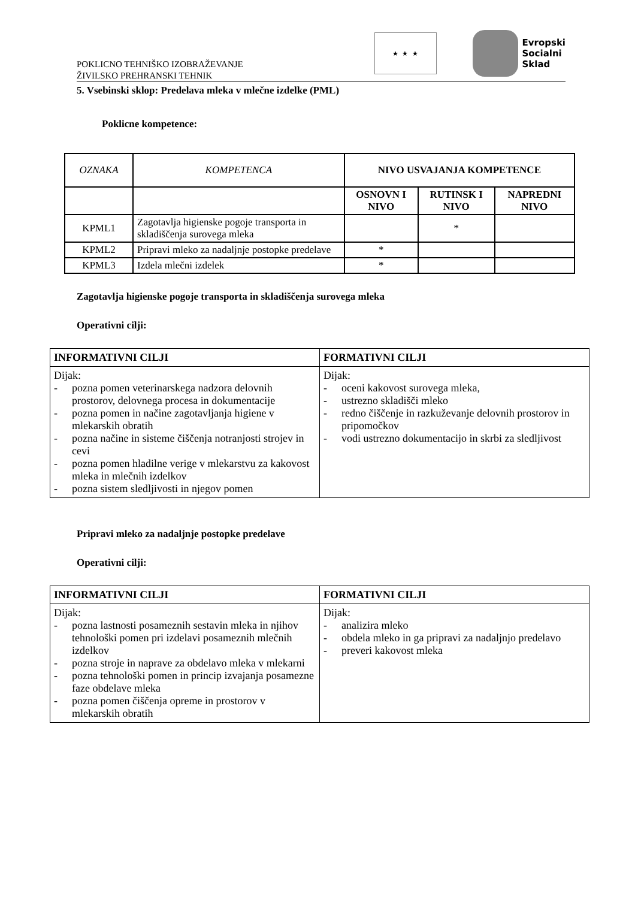POKLICNO TEHNIŠKO IZOBRAŽEVANJE
ŽIVILSKO PREHRANSKI TEHNIK
★ ★ ★
Evropski
Socialni
Sklad
5. Vsebinski sklop: Predelava mleka v mlečne izdelke (PML)
Poklicne kompetence:
| OZNAKA | KOMPETENCA | NIVO USVAJANJA KOMPETENCE | | |
| | | OSNOVN I NIVO | RUTINSK I NIVO | NAPREDNI NIVO |
| KPML1 | Zagotavlja higienske pogoje transporta in skladiščenja surovega mleka | | * | |
| KPML2 | Pripravi mleko za nadaljnje postopke predelave | * | | |
| KPML3 | Izdela mlečni izdelek | * | | |
Zagotavlja higienske pogoje transporta in skladiščenja surovega mleka
Operativni cilji:
| INFORMATIVNI CILJI | FORMATIVNI CILJI |
| --- | --- |
| Dijak: - pozna pomen veterinarskega nadzora delovnih prostorov, delovnega procesa in dokumentacije - pozna pomen in načine zagotavljanja higiene v mlekarskih obratih - pozna načine in sisteme čiščenja notranjosti strojev in cevi - pozna pomen hladilne verige v mlekarstvu za kakovost mleka in mlečnih izdelkov - pozna sistem sledljivosti in njegov pomen | Dijak: - oceni kakovost surovega mleka, - ustrezno skladišči mleko - redno čiščenje in razkuževanje delovnih prostorov in pripomočkov - vodi ustrezno dokumentacijo in skrbi za sledljivost |
Pripravi mleko za nadaljnje postopke predelave
Operativni cilji:
| INFORMATIVNI CILJI | FORMATIVNI CILJI |
| --- | --- |
| Dijak: - pozna lastnosti posameznih sestavin mleka in njihov tehnološki pomen pri izdelavi posameznih mlečnih izdelkov - pozna stroje in naprave za obdelavo mleka v mlekarni - pozna tehnološki pomen in princip izvajanja posamezne faze obdelave mleka - pozna pomen čiščenja opreme in prostorov v mlekarskih obratih | Dijak: - analizira mleko - obdela mleko in ga pripravi za nadaljnjo predelavo - preveri kakovost mleka |